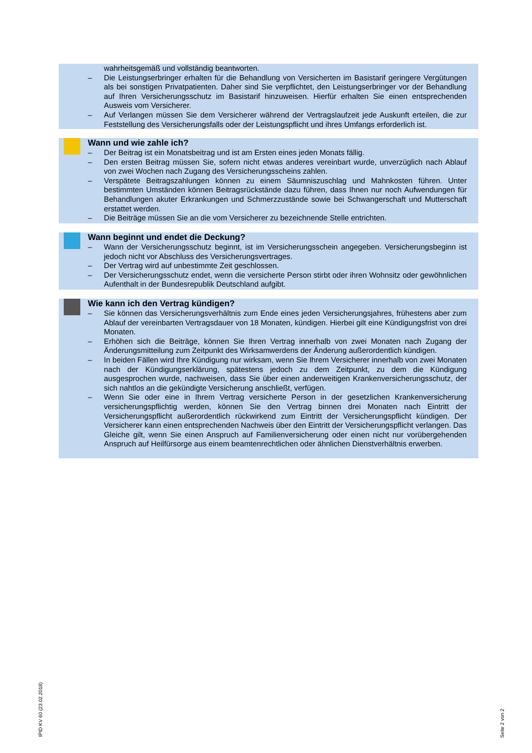wahrheitsgemäß und vollständig beantworten.
– Die Leistungserbringer erhalten für die Behandlung von Versicherten im Basistarif geringere Vergütungen als bei sonstigen Privatpatienten. Daher sind Sie verpflichtet, den Leistungserbringer vor der Behandlung auf Ihren Versicherungsschutz im Basistarif hinzuweisen. Hierfür erhalten Sie einen entsprechenden Ausweis vom Versicherer.
– Auf Verlangen müssen Sie dem Versicherer während der Vertragslaufzeit jede Auskunft erteilen, die zur Feststellung des Versicherungsfalls oder der Leistungspflicht und ihres Umfangs erforderlich ist.
Wann und wie zahle ich?
– Der Beitrag ist ein Monatsbeitrag und ist am Ersten eines jeden Monats fällig.
– Den ersten Beitrag müssen Sie, sofern nicht etwas anderes vereinbart wurde, unverzüglich nach Ablauf von zwei Wochen nach Zugang des Versicherungsscheins zahlen.
– Verspätete Beitragszahlungen können zu einem Säumniszuschlag und Mahnkosten führen. Unter bestimmten Umständen können Beitragsrückstände dazu führen, dass Ihnen nur noch Aufwendungen für Behandlungen akuter Erkrankungen und Schmerzzustände sowie bei Schwangerschaft und Mutterschaft erstattet werden.
– Die Beiträge müssen Sie an die vom Versicherer zu bezeichnende Stelle entrichten.
Wann beginnt und endet die Deckung?
– Wann der Versicherungsschutz beginnt, ist im Versicherungsschein angegeben. Versicherungsbeginn ist jedoch nicht vor Abschluss des Versicherungsvertrages.
– Der Vertrag wird auf unbestimmte Zeit geschlossen.
– Der Versicherungsschutz endet, wenn die versicherte Person stirbt oder ihren Wohnsitz oder gewöhnlichen Aufenthalt in der Bundesrepublik Deutschland aufgibt.
Wie kann ich den Vertrag kündigen?
– Sie können das Versicherungsverhältnis zum Ende eines jeden Versicherungsjahres, frühestens aber zum Ablauf der vereinbarten Vertragsdauer von 18 Monaten, kündigen. Hierbei gilt eine Kündigungsfrist von drei Monaten.
– Erhöhen sich die Beiträge, können Sie Ihren Vertrag innerhalb von zwei Monaten nach Zugang der Änderungsmitteilung zum Zeitpunkt des Wirksamwerdens der Änderung außerordentlich kündigen.
– In beiden Fällen wird Ihre Kündigung nur wirksam, wenn Sie Ihrem Versicherer innerhalb von zwei Monaten nach der Kündigungserklärung, spätestens jedoch zu dem Zeitpunkt, zu dem die Kündigung ausgesprochen wurde, nachweisen, dass Sie über einen anderweitigen Krankenversicherungsschutz, der sich nahtlos an die gekündigte Versicherung anschließt, verfügen.
– Wenn Sie oder eine in Ihrem Vertrag versicherte Person in der gesetzlichen Krankenversicherung versicherungspflichtig werden, können Sie den Vertrag binnen drei Monaten nach Eintritt der Versicherungspflicht außerordentlich rückwirkend zum Eintritt der Versicherungspflicht kündigen. Der Versicherer kann einen entsprechenden Nachweis über den Eintritt der Versicherungspflicht verlangen. Das Gleiche gilt, wenn Sie einen Anspruch auf Familienversicherung oder einen nicht nur vorübergehenden Anspruch auf Heilfürsorge aus einem beamtenrechtlichen oder ähnlichen Dienstverhältnis erwerben.
IPID KV 60 (23.02.2018) Seite 2 von 2